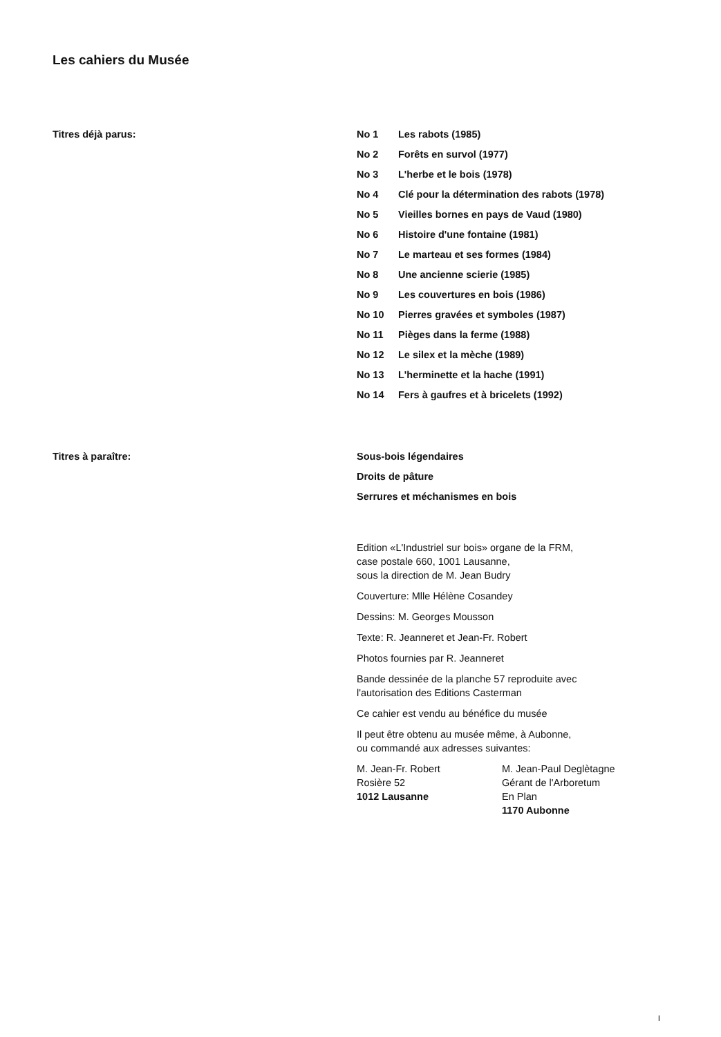Les cahiers du Musée
Titres déjà parus: No 1 Les rabots (1985)
No 2 Forêts en survol (1977)
No 3 L'herbe et le bois (1978)
No 4 Clé pour la détermination des rabots (1978)
No 5 Vieilles bornes en pays de Vaud (1980)
No 6 Histoire d'une fontaine (1981)
No 7 Le marteau et ses formes (1984)
No 8 Une ancienne scierie (1985)
No 9 Les couvertures en bois (1986)
No 10 Pierres gravées et symboles (1987)
No 11 Pièges dans la ferme (1988)
No 12 Le silex et la mèche (1989)
No 13 L'herminette et la hache (1991)
No 14 Fers à gaufres et à bricelets (1992)
Titres à paraître: Sous-bois légendaires
Droits de pâture
Serrures et méchanismes en bois
Edition «L'Industriel sur bois» organe de la FRM,
case postale 660, 1001 Lausanne,
sous la direction de M. Jean Budry
Couverture: Mlle Hélène Cosandey
Dessins: M. Georges Mousson
Texte: R. Jeanneret et Jean-Fr. Robert
Photos fournies par R. Jeanneret
Bande dessinée de la planche 57 reproduite avec
l'autorisation des Editions Casterman
Ce cahier est vendu au bénéfice du musée
Il peut être obtenu au musée même, à Aubonne,
ou commandé aux adresses suivantes:
M. Jean-Fr. Robert
Rosière 52
1012 Lausanne
M. Jean-Paul Deglètagne
Gérant de l'Arboretum
En Plan
1170 Aubonne
I